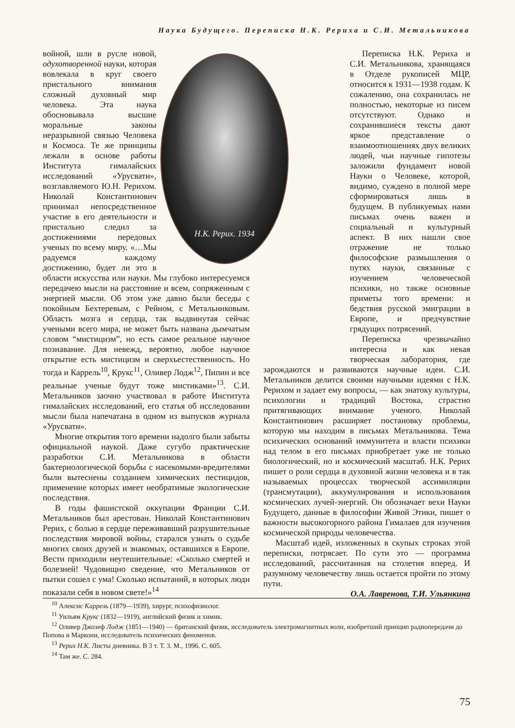Наука Будущего. Переписка Н.К. Рериха и С.И. Метальникова
Н.К. Рерих. 1934
войной, шли в русле новой, одухотворенной науки, которая вовлекала в круг своего пристального внимания сложный духовный мир человека. Эта наука обосновывала высшие моральные законы неразрывной связью Человека и Космоса. Те же принципы лежали в основе работы Института гималайских исследований «Урусвати», возглавляемого Ю.Н. Рерихом. Николай Константинович принимал непосредственное участие в его деятельности и пристально следил за достижениями передовых ученых по всему миру. «…Мы радуемся каждому достижению, будет ли это в области искусства или науки. Мы глубоко интересуемся передачею мысли на расстояние и всем, сопряженным с энергией мысли. Об этом уже давно были беседы с покойным Бехтеревым, с Рейном, с Метальниковым. Область мозга и сердца, так выдвинутая сейчас учеными всего мира, не может быть названа дымчатым словом “мистицизм”, но есть самое реальное научное познавание. Для невежд, вероятно, любое научное открытие есть мистицизм и сверхъестественность. Но тогда и Каррель<sup>10</sup>, Крукс<sup>11</sup>, Оливер Лодж<sup>12</sup>, Пипин и все реальные ученые будут тоже мистиками»<sup>13</sup>. С.И. Метальников заочно участвовал в работе Института гималайских исследований, его статья об исследовании мысли была напечатана в одном из выпусков журнала «Урусвати».
Многие открытия того времени надолго были забыты официальной наукой. Даже сугубо практические разработки С.И. Метальникова в области бактериологической борьбы с насекомыми-вредителями были вытеснены созданием химических пестицидов, применение которых имеет необратимые экологические последствия.
В годы фашистской оккупации Франции С.И. Метальников был арестован. Николай Константинович Рерих, с болью в сердце переживавший разрушительные последствия мировой войны, старался узнать о судьбе многих своих друзей и знакомых, оставшихся в Европе. Вести приходили неутешительные: «Сколько смертей и болезней! Чудовищно сведение, что Метальников от пытки сошел с ума! Сколько испытаний, в которых люди показали себя в новом свете!»<sup>14</sup>
Переписка Н.К. Рериха и С.И. Метальникова, хранящаяся в Отделе рукописей МЦР, относится к 1931—1938 годам. К сожалению, она сохранилась не полностью, некоторые из писем отсутствуют. Однако и сохранившиеся тексты дают яркое представление о взаимоотношениях двух великих людей, чьи научные гипотезы заложили фундамент новой Науки о Человеке, которой, видимо, суждено в полной мере сформироваться лишь в будущем. В публикуемых нами письмах очень важен и социальный и культурный аспект. В них нашли свое отражение не только философские размышления о путях науки, связанные с изучением человеческой психики, но также основные приметы того времени: и бедствия русской эмиграции в Европе, и предчувствие грядущих потрясений.
Переписка чрезвычайно интересна и как некая творческая лаборатория, где зарождаются и развиваются научные идеи. С.И. Метальников делится своими научными идеями с Н.К. Рерихом и задает ему вопросы, — как знатоку культуры, психологии и традиций Востока, страстно притягивающих внимание ученого. Николай Константинович расширяет постановку проблемы, которую мы находим в письмах Метальникова. Тема психических оснований иммунитета и власти психики над телом в его письмах приобретает уже не только биологический, но и космический масштаб. Н.К. Рерих пишет о роли сердца в духовной жизни человека и в так называемых процессах творческой ассимиляции (трансмутации), аккумулирования и использования космических лучей-энергий. Он обозначает вехи Науки Будущего, данные в философии Живой Этики, пишет о важности высокогорного района Гималаев для изучения космической природы человечества.
Масштаб идей, изложенных в скупых строках этой переписки, потрясает. По сути это — программа исследований, рассчитанная на столетия вперед. И разумному человечеству лишь остается пройти по этому пути.
О.А. Лавренова, Т.И. Ульянкина
<sup>10</sup> Алексис Каррель (1879—1939), хирург, психофизиолог.
<sup>11</sup> Уильям Крукс (1832—1919), английский физик и химик.
<sup>12</sup> Оливер Джозеф Лодж (1851—1940) — британский физик, исследователь электромагнитных волн, изобретший принцип радиопередачи до Попова и Маркони, исследователь психических феноменов.
<sup>13</sup> Рерих Н.К. Листы дневника. В 3 т. Т. 3. М., 1996. С. 605.
<sup>14</sup> Там же. С. 284.
75